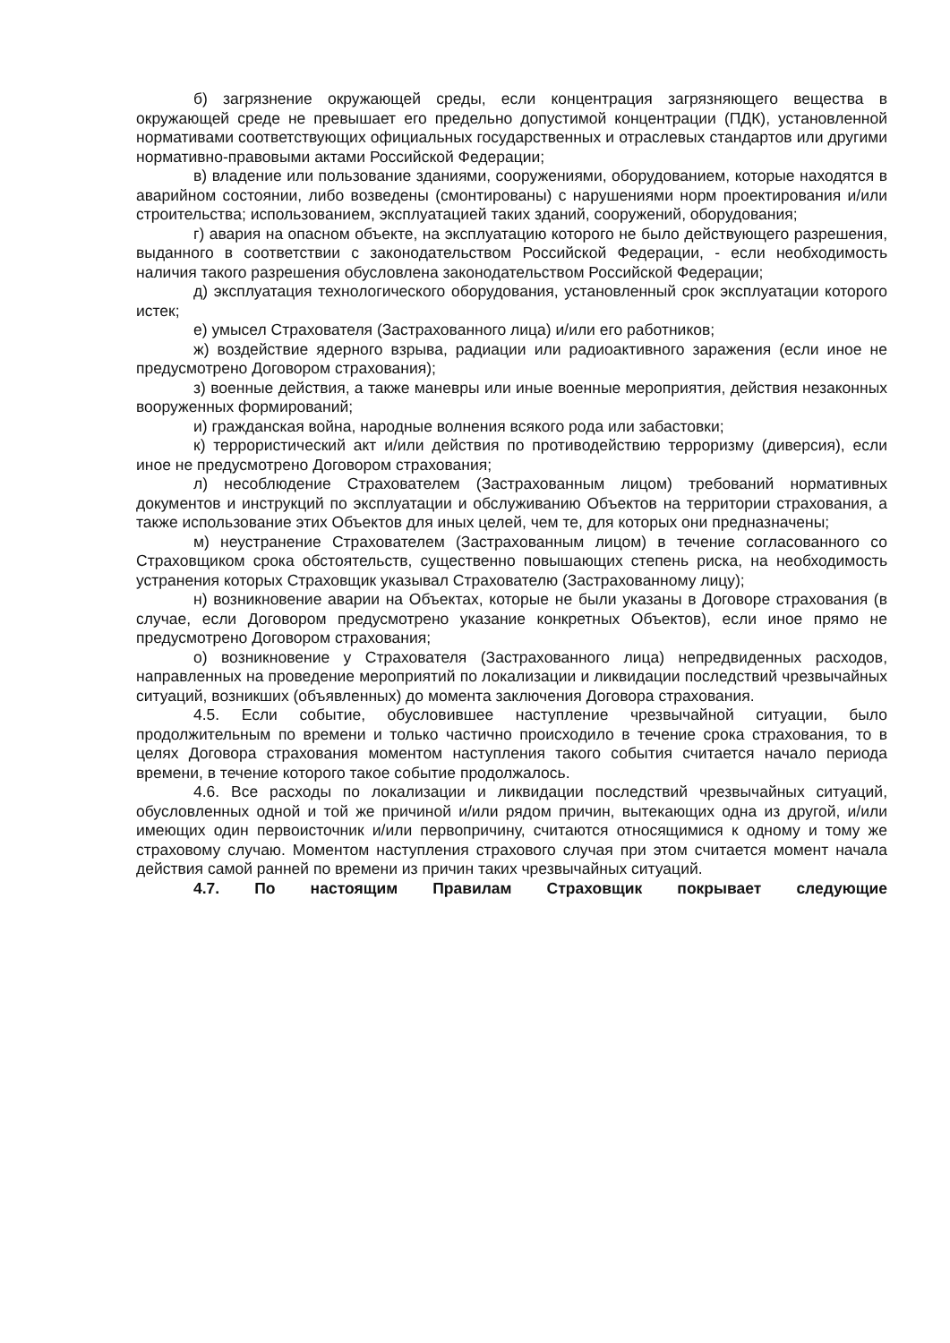б) загрязнение окружающей среды, если концентрация загрязняющего вещества в окружающей среде не превышает его предельно допустимой концентрации (ПДК), установленной нормативами соответствующих официальных государственных и отраслевых стандартов или другими нормативно-правовыми актами Российской Федерации;
в) владение или пользование зданиями, сооружениями, оборудованием, которые находятся в аварийном состоянии, либо возведены (смонтированы) с нарушениями норм проектирования и/или строительства; использованием, эксплуатацией таких зданий, сооружений, оборудования;
г) авария на опасном объекте, на эксплуатацию которого не было действующего разрешения, выданного в соответствии с законодательством Российской Федерации, - если необходимость наличия такого разрешения обусловлена законодательством Российской Федерации;
д) эксплуатация технологического оборудования, установленный срок эксплуатации которого истек;
е) умысел Страхователя (Застрахованного лица) и/или его работников;
ж) воздействие ядерного взрыва, радиации или радиоактивного заражения (если иное не предусмотрено Договором страхования);
з) военные действия, а также маневры или иные военные мероприятия, действия незаконных вооруженных формирований;
и) гражданская война, народные волнения всякого рода или забастовки;
к) террористический акт и/или действия по противодействию терроризму (диверсия), если иное не предусмотрено Договором страхования;
л) несоблюдение Страхователем (Застрахованным лицом) требований нормативных документов и инструкций по эксплуатации и обслуживанию Объектов на территории страхования, а также использование этих Объектов для иных целей, чем те, для которых они предназначены;
м) неустранение Страхователем (Застрахованным лицом) в течение согласованного со Страховщиком срока обстоятельств, существенно повышающих степень риска, на необходимость устранения которых Страховщик указывал Страхователю (Застрахованному лицу);
н) возникновение аварии на Объектах, которые не были указаны в Договоре страхования (в случае, если Договором предусмотрено указание конкретных Объектов), если иное прямо не предусмотрено Договором страхования;
о) возникновение у Страхователя (Застрахованного лица) непредвиденных расходов, направленных на проведение мероприятий по локализации и ликвидации последствий чрезвычайных ситуаций, возникших (объявленных) до момента заключения Договора страхования.
4.5. Если событие, обусловившее наступление чрезвычайной ситуации, было продолжительным по времени и только частично происходило в течение срока страхования, то в целях Договора страхования моментом наступления такого события считается начало периода времени, в течение которого такое событие продолжалось.
4.6. Все расходы по локализации и ликвидации последствий чрезвычайных ситуаций, обусловленных одной и той же причиной и/или рядом причин, вытекающих одна из другой, и/или имеющих один первоисточник и/или первопричину, считаются относящимися к одному и тому же страховому случаю. Моментом наступления страхового случая при этом считается момент начала действия самой ранней по времени из причин таких чрезвычайных ситуаций.
4.7. По настоящим Правилам Страховщик покрывает следующие